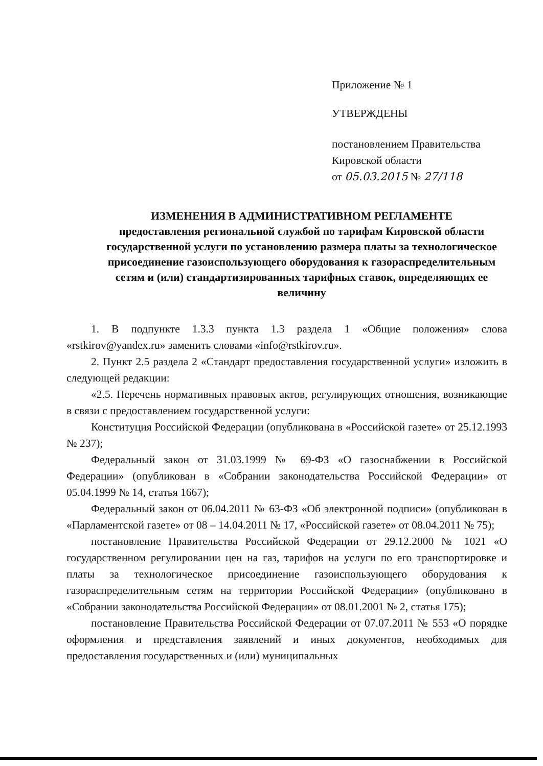Приложение № 1
УТВЕРЖДЕНЫ
постановлением Правительства
Кировской области
от 05.03.2015 № 27/118
ИЗМЕНЕНИЯ В АДМИНИСТРАТИВНОМ РЕГЛАМЕНТЕ
предоставления региональной службой по тарифам Кировской области государственной услуги по установлению размера платы за технологическое присоединение газоиспользующего оборудования к газораспределительным сетям и (или) стандартизированных тарифных ставок, определяющих ее величину
1. В подпункте 1.3.3 пункта 1.3 раздела 1 «Общие положения» слова «rstkirov@yandex.ru» заменить словами «info@rstkirov.ru».
2. Пункт 2.5 раздела 2 «Стандарт предоставления государственной услуги» изложить в следующей редакции:
«2.5. Перечень нормативных правовых актов, регулирующих отношения, возникающие в связи с предоставлением государственной услуги:
Конституция Российской Федерации (опубликована в «Российской газете» от 25.12.1993 № 237);
Федеральный закон от 31.03.1999 № 69-ФЗ «О газоснабжении в Российской Федерации» (опубликован в «Собрании законодательства Российской Федерации» от 05.04.1999 № 14, статья 1667);
Федеральный закон от 06.04.2011 № 63-ФЗ «Об электронной подписи» (опубликован в «Парламентской газете» от 08 – 14.04.2011 № 17, «Российской газете» от 08.04.2011 № 75);
постановление Правительства Российской Федерации от 29.12.2000 № 1021 «О государственном регулировании цен на газ, тарифов на услуги по его транспортировке и платы за технологическое присоединение газоиспользующего оборудования к газораспределительным сетям на территории Российской Федерации» (опубликовано в «Собрании законодательства Российской Федерации» от 08.01.2001 № 2, статья 175);
постановление Правительства Российской Федерации от 07.07.2011 № 553 «О порядке оформления и представления заявлений и иных документов, необходимых для предоставления государственных и (или) муниципальных